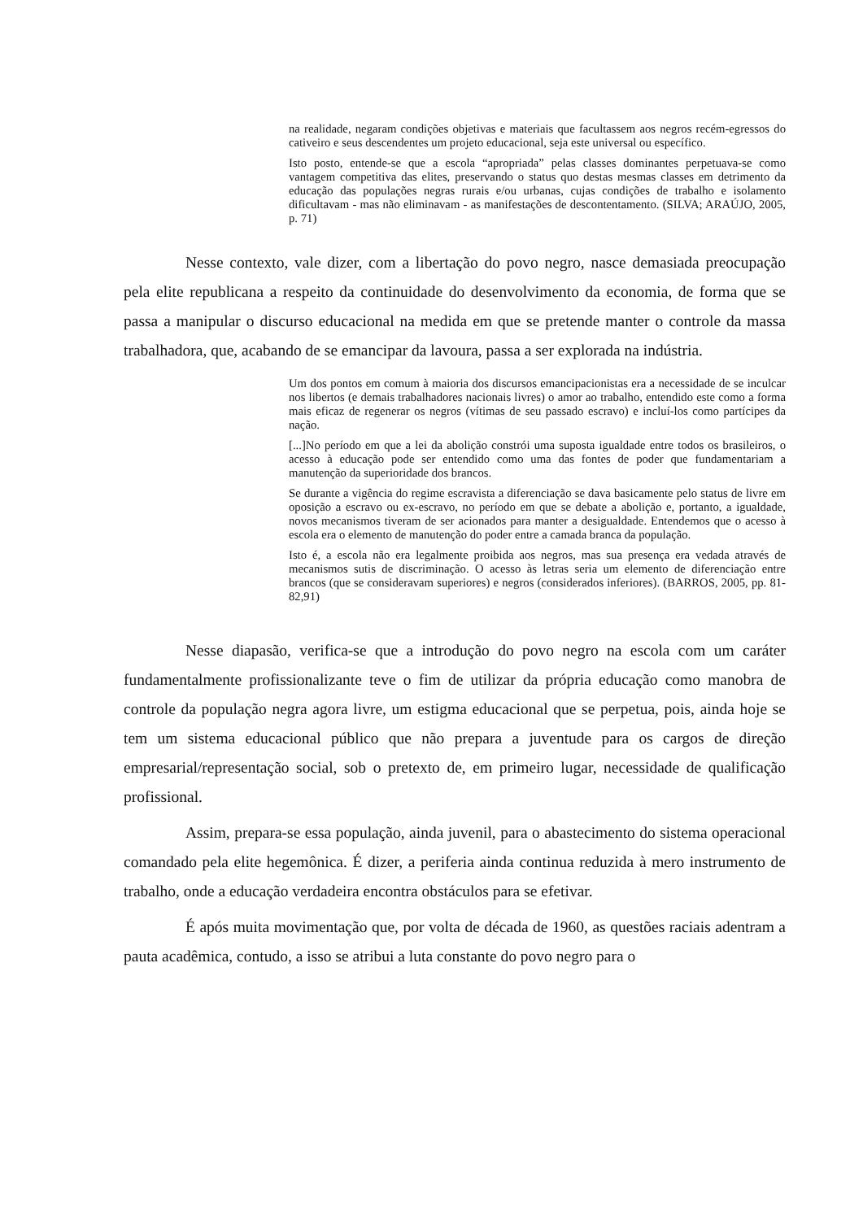na realidade, negaram condições objetivas e materiais que facultassem aos negros recém-egressos do cativeiro e seus descendentes um projeto educacional, seja este universal ou específico.
Isto posto, entende-se que a escola “apropriada” pelas classes dominantes perpetuava-se como vantagem competitiva das elites, preservando o status quo destas mesmas classes em detrimento da educação das populações negras rurais e/ou urbanas, cujas condições de trabalho e isolamento dificultavam - mas não eliminavam - as manifestações de descontentamento. (SILVA; ARAÚJO, 2005, p. 71)
Nesse contexto, vale dizer, com a libertação do povo negro, nasce demasiada preocupação pela elite republicana a respeito da continuidade do desenvolvimento da economia, de forma que se passa a manipular o discurso educacional na medida em que se pretende manter o controle da massa trabalhadora, que, acabando de se emancipar da lavoura, passa a ser explorada na indústria.
Um dos pontos em comum à maioria dos discursos emancipacionistas era a necessidade de se inculcar nos libertos (e demais trabalhadores nacionais livres) o amor ao trabalho, entendido este como a forma mais eficaz de regenerar os negros (vítimas de seu passado escravo) e incluí-los como partícipes da nação.
[...]No período em que a lei da abolição constrói uma suposta igualdade entre todos os brasileiros, o acesso à educação pode ser entendido como uma das fontes de poder que fundamentariam a manutenção da superioridade dos brancos.
Se durante a vigência do regime escravista a diferenciação se dava basicamente pelo status de livre em oposição a escravo ou ex-escravo, no período em que se debate a abolição e, portanto, a igualdade, novos mecanismos tiveram de ser acionados para manter a desigualdade. Entendemos que o acesso à escola era o elemento de manutenção do poder entre a camada branca da população.
Isto é, a escola não era legalmente proibida aos negros, mas sua presença era vedada através de mecanismos sutis de discriminação. O acesso às letras seria um elemento de diferenciação entre brancos (que se consideravam superiores) e negros (considerados inferiores). (BARROS, 2005, pp. 81-82,91)
Nesse diapasão, verifica-se que a introdução do povo negro na escola com um caráter fundamentalmente profissionalizante teve o fim de utilizar da própria educação como manobra de controle da população negra agora livre, um estigma educacional que se perpetua, pois, ainda hoje se tem um sistema educacional público que não prepara a juventude para os cargos de direção empresarial/representação social, sob o pretexto de, em primeiro lugar, necessidade de qualificação profissional.
Assim, prepara-se essa população, ainda juvenil, para o abastecimento do sistema operacional comandado pela elite hegemônica. É dizer, a periferia ainda continua reduzida à mero instrumento de trabalho, onde a educação verdadeira encontra obstáculos para se efetivar.
É após muita movimentação que, por volta de década de 1960, as questões raciais adentram a pauta acadêmica, contudo, a isso se atribui a luta constante do povo negro para o